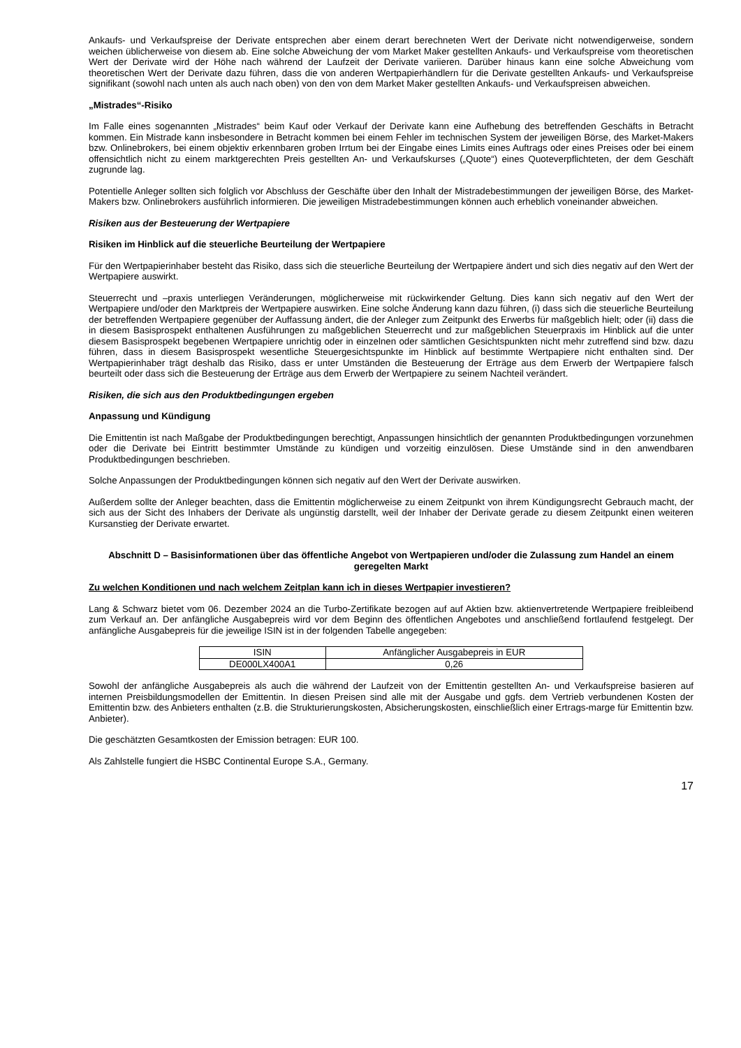Ankaufs- und Verkaufspreise der Derivate entsprechen aber einem derart berechneten Wert der Derivate nicht notwendigerweise, sondern weichen üblicherweise von diesem ab. Eine solche Abweichung der vom Market Maker gestellten Ankaufs- und Verkaufspreise vom theoretischen Wert der Derivate wird der Höhe nach während der Laufzeit der Derivate variieren. Darüber hinaus kann eine solche Abweichung vom theoretischen Wert der Derivate dazu führen, dass die von anderen Wertpapierhändlern für die Derivate gestellten Ankaufs- und Verkaufspreise signifikant (sowohl nach unten als auch nach oben) von den von dem Market Maker gestellten Ankaufs- und Verkaufspreisen abweichen.
„Mistrades“-Risiko
Im Falle eines sogenannten „Mistrades“ beim Kauf oder Verkauf der Derivate kann eine Aufhebung des betreffenden Geschäfts in Betracht kommen. Ein Mistrade kann insbesondere in Betracht kommen bei einem Fehler im technischen System der jeweiligen Börse, des Market-Makers bzw. Onlinebrokers, bei einem objektiv erkennbaren groben Irrtum bei der Eingabe eines Limits eines Auftrags oder eines Preises oder bei einem offensichtlich nicht zu einem marktgerechten Preis gestellten An- und Verkaufskurses („Quote“) eines Quoteverpflichteten, der dem Geschäft zugrunde lag.
Potentielle Anleger sollten sich folglich vor Abschluss der Geschäfte über den Inhalt der Mistradebestimmungen der jeweiligen Börse, des Market-Makers bzw. Onlinebrokers ausführlich informieren. Die jeweiligen Mistradebestimmungen können auch erheblich voneinander abweichen.
Risiken aus der Besteuerung der Wertpapiere
Risiken im Hinblick auf die steuerliche Beurteilung der Wertpapiere
Für den Wertpapierinhaber besteht das Risiko, dass sich die steuerliche Beurteilung der Wertpapiere ändert und sich dies negativ auf den Wert der Wertpapiere auswirkt.
Steuerrecht und –praxis unterliegen Veränderungen, möglicherweise mit rückwirkender Geltung. Dies kann sich negativ auf den Wert der Wertpapiere und/oder den Marktpreis der Wertpapiere auswirken. Eine solche Änderung kann dazu führen, (i) dass sich die steuerliche Beurteilung der betreffenden Wertpapiere gegenüber der Auffassung ändert, die der Anleger zum Zeitpunkt des Erwerbs für maßgeblich hielt; oder (ii) dass die in diesem Basisprospekt enthaltenen Ausführungen zu maßgeblichen Steuerrecht und zur maßgeblichen Steuerpraxis im Hinblick auf die unter diesem Basisprospekt begebenen Wertpapiere unrichtig oder in einzelnen oder sämtlichen Gesichtspunkten nicht mehr zutreffend sind bzw. dazu führen, dass in diesem Basisprospekt wesentliche Steuergesichtspunkte im Hinblick auf bestimmte Wertpapiere nicht enthalten sind. Der Wertpapierinhaber trägt deshalb das Risiko, dass er unter Umständen die Besteuerung der Erträge aus dem Erwerb der Wertpapiere falsch beurteilt oder dass sich die Besteuerung der Erträge aus dem Erwerb der Wertpapiere zu seinem Nachteil verändert.
Risiken, die sich aus den Produktbedingungen ergeben
Anpassung und Kündigung
Die Emittentin ist nach Maßgabe der Produktbedingungen berechtigt, Anpassungen hinsichtlich der genannten Produktbedingungen vorzunehmen oder die Derivate bei Eintritt bestimmter Umstände zu kündigen und vorzeitig einzulösen. Diese Umstände sind in den anwendbaren Produktbedingungen beschrieben.
Solche Anpassungen der Produktbedingungen können sich negativ auf den Wert der Derivate auswirken.
Außerdem sollte der Anleger beachten, dass die Emittentin möglicherweise zu einem Zeitpunkt von ihrem Kündigungsrecht Gebrauch macht, der sich aus der Sicht des Inhabers der Derivate als ungünstig darstellt, weil der Inhaber der Derivate gerade zu diesem Zeitpunkt einen weiteren Kursanstieg der Derivate erwartet.
Abschnitt D – Basisinformationen über das öffentliche Angebot von Wertpapieren und/oder die Zulassung zum Handel an einem geregelten Markt
Zu welchen Konditionen und nach welchem Zeitplan kann ich in dieses Wertpapier investieren?
Lang & Schwarz bietet vom 06. Dezember 2024 an die Turbo-Zertifikate bezogen auf auf Aktien bzw. aktienvertretende Wertpapiere freibleibend zum Verkauf an. Der anfängliche Ausgabepreis wird vor dem Beginn des öffentlichen Angebotes und anschließend fortlaufend festgelegt. Der anfängliche Ausgabepreis für die jeweilige ISIN ist in der folgenden Tabelle angegeben:
| ISIN | Anfänglicher Ausgabepreis in EUR |
| DE000LX400A1 | 0,26 |
Sowohl der anfängliche Ausgabepreis als auch die während der Laufzeit von der Emittentin gestellten An- und Verkaufspreise basieren auf internen Preisbildungsmodellen der Emittentin. In diesen Preisen sind alle mit der Ausgabe und ggfs. dem Vertrieb verbundenen Kosten der Emittentin bzw. des Anbieters enthalten (z.B. die Strukturierungskosten, Absicherungskosten, einschließlich einer Ertrags-marge für Emittentin bzw. Anbieter).
Die geschätzten Gesamtkosten der Emission betragen: EUR 100.
Als Zahlstelle fungiert die HSBC Continental Europe S.A., Germany.
17